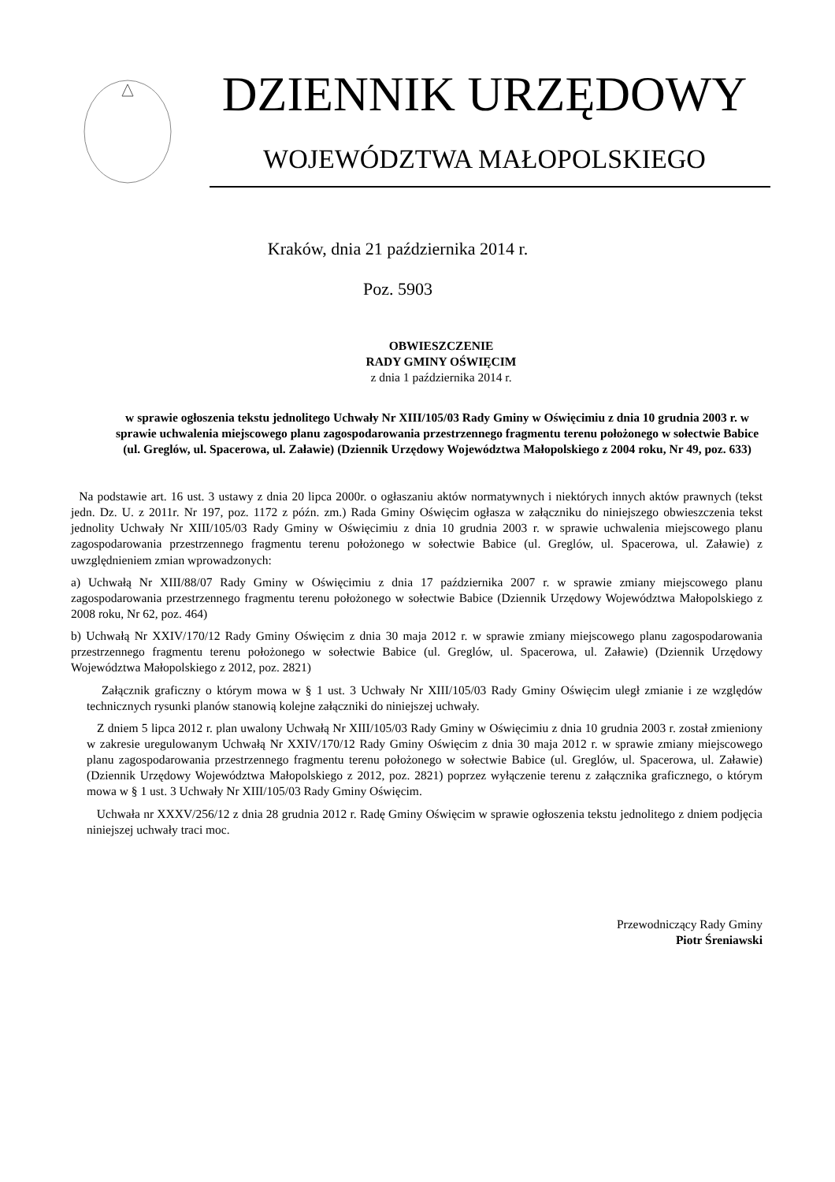DZIENNIK URZĘDOWY
WOJEWÓDZTWA MAŁOPOLSKIEGO
Kraków, dnia 21 października 2014 r.
Poz. 5903
OBWIESZCZENIE
RADY GMINY OŚWIĘCIM
z dnia 1 października 2014 r.
w sprawie ogłoszenia tekstu jednolitego Uchwały Nr XIII/105/03 Rady Gminy w Oświęcimiu z dnia 10 grudnia 2003 r. w sprawie uchwalenia miejscowego planu zagospodarowania przestrzennego fragmentu terenu położonego w sołectwie Babice (ul. Greglów, ul. Spacerowa, ul. Załawie) (Dziennik Urzędowy Województwa Małopolskiego z 2004 roku, Nr 49, poz. 633)
Na podstawie art. 16 ust. 3 ustawy z dnia 20 lipca 2000r. o ogłaszaniu aktów normatywnych i niektórych innych aktów prawnych (tekst jedn. Dz. U. z 2011r. Nr 197, poz. 1172 z późn. zm.) Rada Gminy Oświęcim ogłasza w załączniku do niniejszego obwieszczenia tekst jednolity Uchwały Nr XIII/105/03 Rady Gminy w Oświęcimiu z dnia 10 grudnia 2003 r. w sprawie uchwalenia miejscowego planu zagospodarowania przestrzennego fragmentu terenu położonego w sołectwie Babice (ul. Greglów, ul. Spacerowa, ul. Załawie) z uwzględnieniem zmian wprowadzonych:
a) Uchwałą Nr XIII/88/07 Rady Gminy w Oświęcimiu z dnia 17 października 2007 r. w sprawie zmiany miejscowego planu zagospodarowania przestrzennego fragmentu terenu położonego w sołectwie Babice (Dziennik Urzędowy Województwa Małopolskiego z 2008 roku, Nr 62, poz. 464)
b) Uchwałą Nr XXIV/170/12 Rady Gminy Oświęcim z dnia 30 maja 2012 r. w sprawie zmiany miejscowego planu zagospodarowania przestrzennego fragmentu terenu położonego w sołectwie Babice (ul. Greglów, ul. Spacerowa, ul. Załawie) (Dziennik Urzędowy Województwa Małopolskiego z 2012, poz. 2821)
Załącznik graficzny o którym mowa w § 1 ust. 3 Uchwały Nr XIII/105/03 Rady Gminy Oświęcim uległ zmianie i ze względów technicznych rysunki planów stanowią kolejne załączniki do niniejszej uchwały.
Z dniem 5 lipca 2012 r. plan uwalony Uchwałą Nr XIII/105/03 Rady Gminy w Oświęcimiu z dnia 10 grudnia 2003 r. został zmieniony w zakresie uregulowanym Uchwałą Nr XXIV/170/12 Rady Gminy Oświęcim z dnia 30 maja 2012 r. w sprawie zmiany miejscowego planu zagospodarowania przestrzennego fragmentu terenu położonego w sołectwie Babice (ul. Greglów, ul. Spacerowa, ul. Załawie) (Dziennik Urzędowy Województwa Małopolskiego z 2012, poz. 2821) poprzez wyłączenie terenu z załącznika graficznego, o którym mowa w § 1 ust. 3 Uchwały Nr XIII/105/03 Rady Gminy Oświęcim.
Uchwała nr XXXV/256/12 z dnia 28 grudnia 2012 r. Radę Gminy Oświęcim w sprawie ogłoszenia tekstu jednolitego z dniem podjęcia niniejszej uchwały traci moc.
Przewodniczący Rady Gminy
Piotr Śreniawski